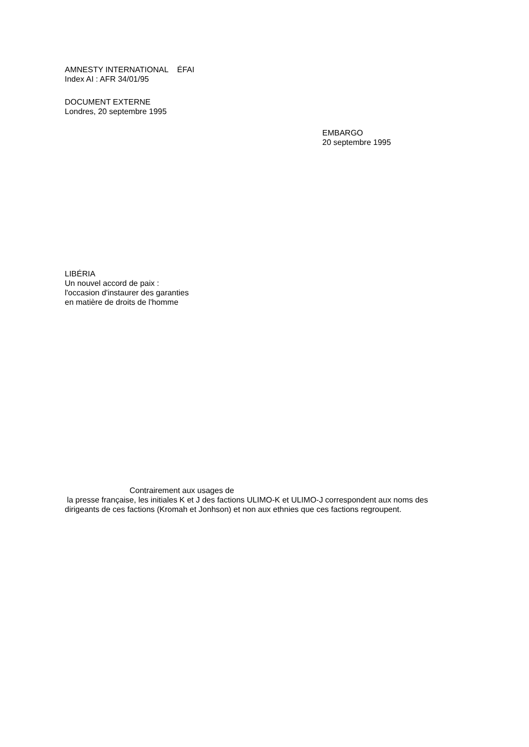AMNESTY INTERNATIONAL ÉFAI
Index AI : AFR 34/01/95
DOCUMENT EXTERNE
Londres, 20 septembre 1995
EMBARGO
20 septembre 1995
LIBÉRIA
Un nouvel accord de paix :
l'occasion d'instaurer des garanties
en matière de droits de l'homme
Contrairement aux usages de
la presse française, les initiales K et J des factions ULIMO-K et ULIMO-J correspondent aux noms des dirigeants de ces factions (Kromah et Jonhson) et non aux ethnies que ces factions regroupent.